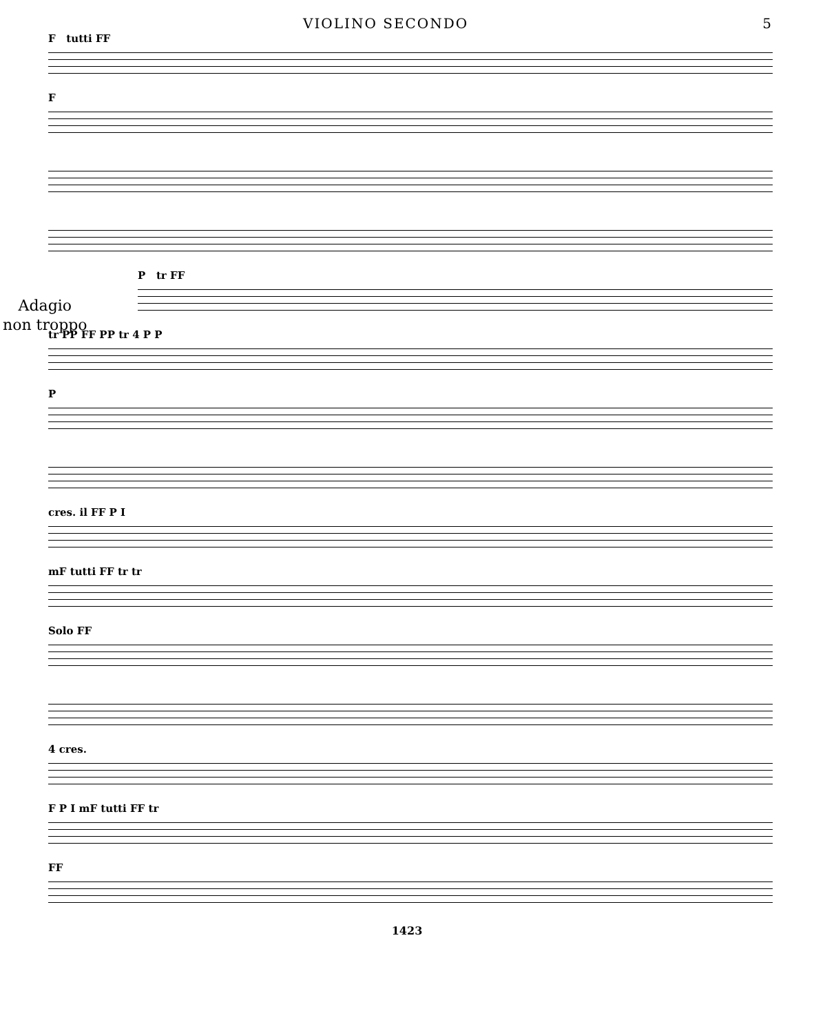VIOLINO SECONDO 5
F tutti FF
F
Adagio
non troppo
P tr FF
tr PP FF PP tr 4 P P
P
cres. il FF P I
mF tutti FF tr tr
Solo FF
4 cres.
F P I mF tutti FF tr
FF
1423